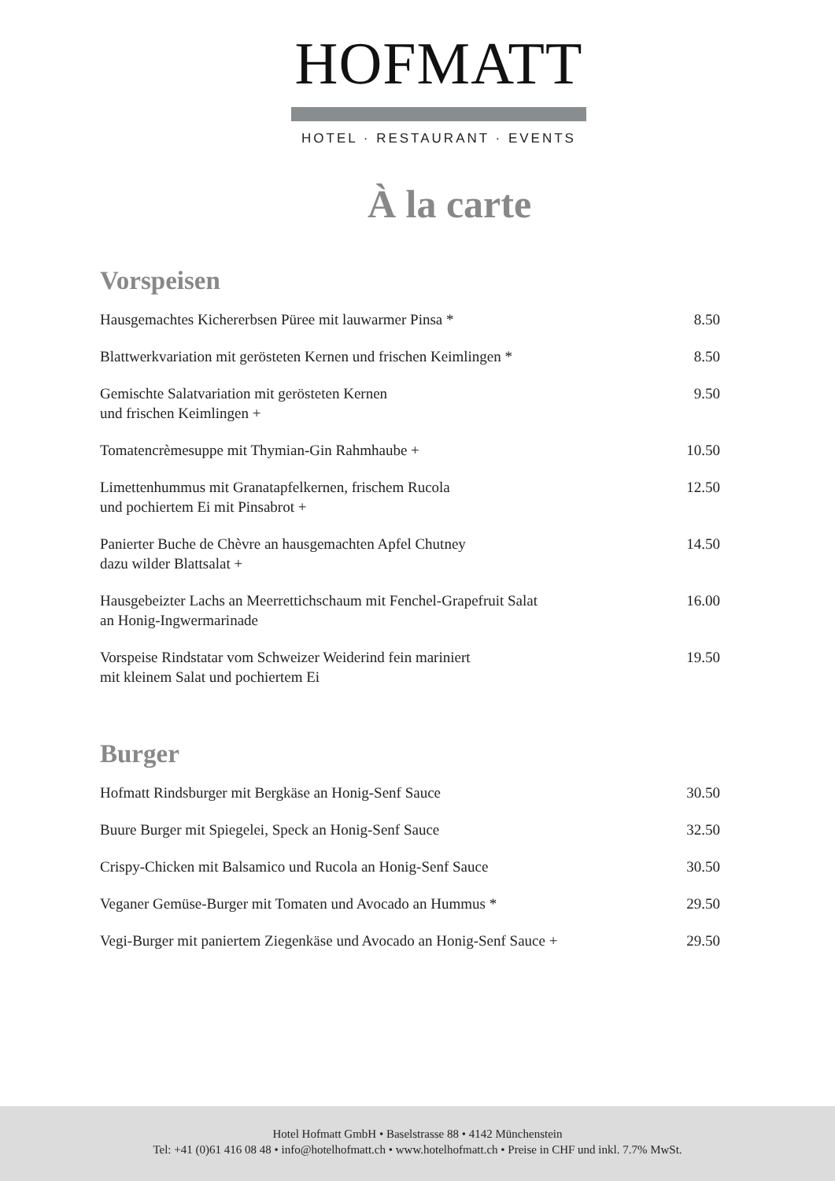HOFMATT
HOTEL · RESTAURANT · EVENTS
À la carte
Vorspeisen
| Hausgemachtes Kichererbsen Püree mit lauwarmer Pinsa * | 8.50 |
| Blattwerkvariation mit gerösteten Kernen und frischen Keimlingen * | 8.50 |
| Gemischte Salatvariation mit gerösteten Kernen und frischen Keimlingen + | 9.50 |
| Tomatencrèmesuppe mit Thymian-Gin Rahmhaube + | 10.50 |
| Limettenhummus mit Granatapfelkernen, frischem Rucola und pochiertem Ei mit Pinsabrot + | 12.50 |
| Panierter Buche de Chèvre an hausgemachten Apfel Chutney dazu wilder Blattsalat + | 14.50 |
| Hausgebeizter Lachs an Meerrettichschaum mit Fenchel-Grapefruit Salat an Honig-Ingwermarinade | 16.00 |
| Vorspeise Rindstatar vom Schweizer Weiderind fein mariniert mit kleinem Salat und pochiertem Ei | 19.50 |
Burger
| Hofmatt Rindsburger mit Bergkäse an Honig-Senf Sauce | 30.50 |
| Buure Burger mit Spiegelei, Speck an Honig-Senf Sauce | 32.50 |
| Crispy-Chicken mit Balsamico und Rucola an Honig-Senf Sauce | 30.50 |
| Veganer Gemüse-Burger mit Tomaten und Avocado an Hummus * | 29.50 |
| Vegi-Burger mit paniertem Ziegenkäse und Avocado an Honig-Senf Sauce + | 29.50 |
Hotel Hofmatt GmbH • Baselstrasse 88 • 4142 Münchenstein
Tel: +41 (0)61 416 08 48 • info@hotelhofmatt.ch • www.hotelhofmatt.ch • Preise in CHF und inkl. 7.7% MwSt.